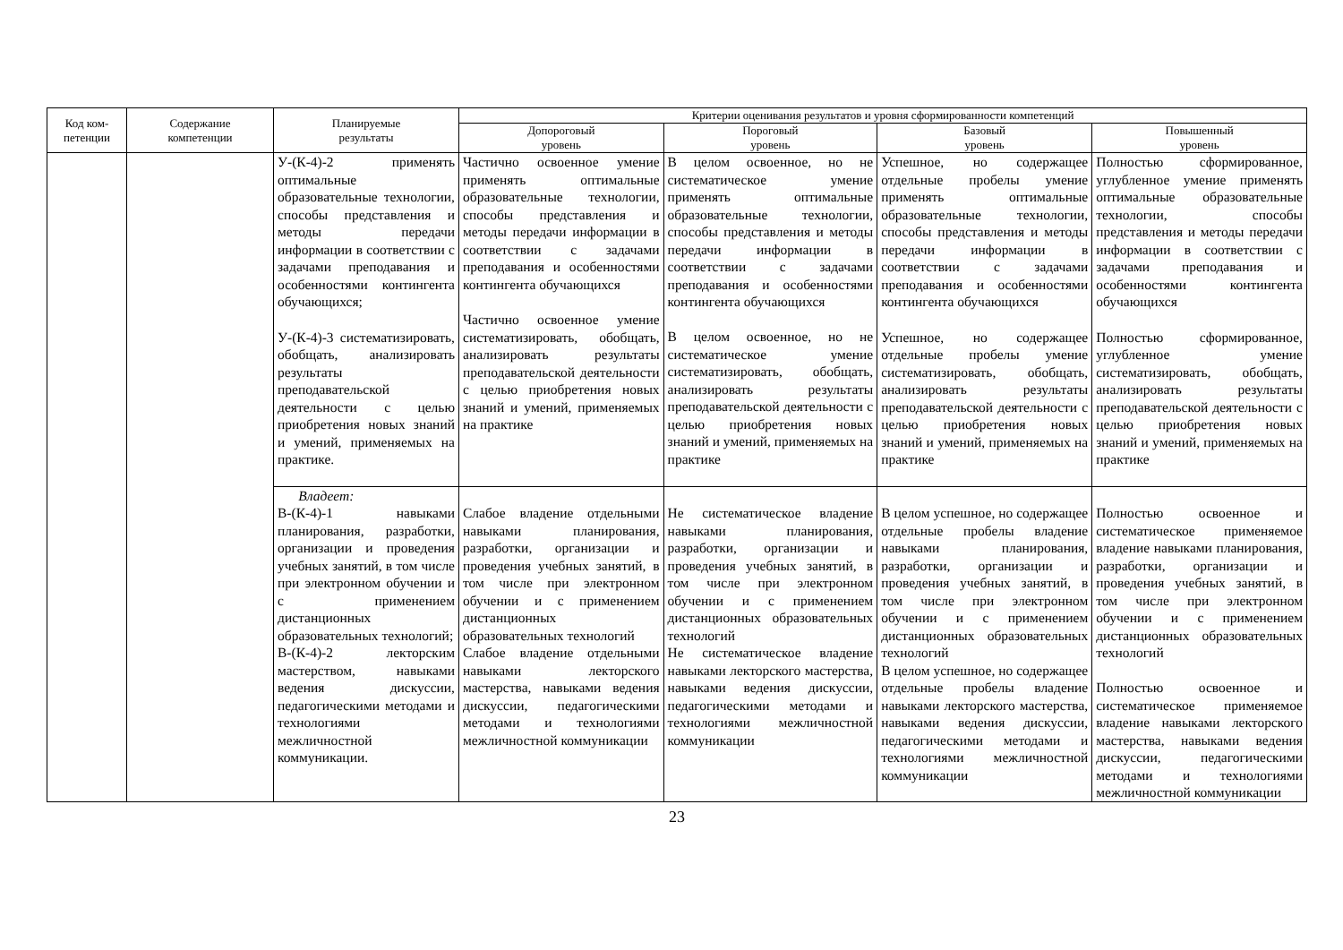| Код ком- петенции | Содержание компетенции | Планируемые результаты | Критерии оценивания результатов и уровня сформированности компетенций | | | |
| --- | --- | --- | --- | --- | --- | --- |
| | | | Допороговый уровень | Пороговый уровень | Базовый уровень | Повышенный уровень |
| | | У-(К-4)-2 применять оптимальные образовательные технологии, способы представления и методы передачи информации в соответствии с задачами преподавания и особенностями контингента обучающихся; У-(К-4)-3 систематизировать, обобщать, анализировать результаты преподавательской деятельности с целью приобретения новых знаний и умений, применяемых на практике. | Частично освоенное умение применять оптимальные образовательные технологии, способы представления и методы передачи информации в соответствии с задачами преподавания и особенностями контингента обучающихся Частично освоенное умение систематизировать, обобщать, анализировать результаты преподавательской деятельности с целью приобретения новых знаний и умений, применяемых на практике | В целом освоенное, но не систематическое умение применять оптимальные образовательные технологии, способы представления и методы передачи информации в соответствии с задачами преподавания и особенностями контингента обучающихся В целом освоенное, но не систематическое умение систематизировать, обобщать, анализировать результаты преподавательской деятельности с целью приобретения новых знаний и умений, применяемых на практике | Успешное, но содержащее отдельные пробелы умение применять оптимальные образовательные технологии, способы представления и методы передачи информации в соответствии с задачами преподавания и особенностями контингента обучающихся Успешное, но содержащее отдельные пробелы умение систематизировать, обобщать, анализировать результаты преподавательской деятельности с целью приобретения новых знаний и умений, применяемых на практике | Полностью сформированное, углубленное умение применять оптимальные образовательные технологии, способы представления и методы передачи информации в соответствии с задачами преподавания и особенностями контингента обучающихся Полностью сформированное, углубленное умение систематизировать, обобщать, анализировать результаты преподавательской деятельности с целью приобретения новых знаний и умений, применяемых на практике |
| | | Владеет: В-(К-4)-1 навыками планирования, разработки, организации и проведения учебных занятий, в том числе при электронном обучении и с применением дистанционных образовательных технологий; В-(К-4)-2 лекторским мастерством, навыками ведения дискуссии, педагогическими методами и технологиями межличностной коммуникации. | Слабое владение отдельными навыками планирования, разработки, организации и проведения учебных занятий, в том числе при электронном обучении и с применением дистанционных образовательных технологий Слабое владение отдельными навыками лекторского мастерства, навыками ведения дискуссии, педагогическими методами и технологиями межличностной коммуникации | Не систематическое владение навыками планирования, разработки, организации и проведения учебных занятий, в том числе при электронном обучении и с применением дистанционных образовательных технологий Не систематическое владение навыками лекторского мастерства, навыками ведения дискуссии, педагогическими методами и технологиями межличностной коммуникации | В целом успешное, но содержащее отдельные пробелы владение навыками планирования, разработки, организации и проведения учебных занятий, в том числе при электронном обучении и с применением дистанционных образовательных технологий В целом успешное, но содержащее отдельные пробелы владение навыками лекторского мастерства, навыками ведения дискуссии, педагогическими методами и технологиями межличностной коммуникации | Полностью освоенное и систематическое применяемое владение навыками планирования, разработки, организации и проведения учебных занятий, в том числе при электронном обучении и с применением дистанционных образовательных технологий Полностью освоенное и систематическое применяемое владение навыками лекторского мастерства, навыками ведения дискуссии, педагогическими методами и технологиями межличностной коммуникации |
23